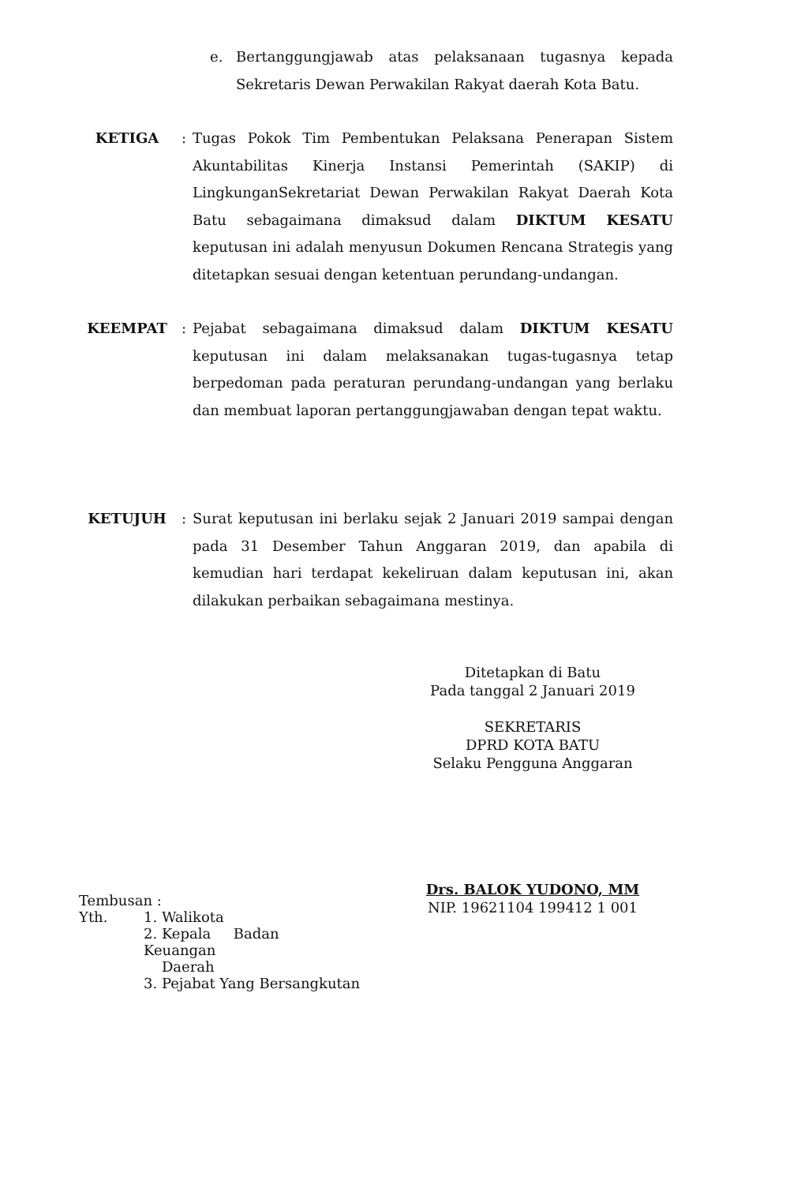e. Bertanggungjawab atas pelaksanaan tugasnya kepada Sekretaris Dewan Perwakilan Rakyat daerah Kota Batu.
KETIGA : Tugas Pokok Tim Pembentukan Pelaksana Penerapan Sistem Akuntabilitas Kinerja Instansi Pemerintah (SAKIP) di LingkunganSekretariat Dewan Perwakilan Rakyat Daerah Kota Batu sebagaimana dimaksud dalam DIKTUM KESATU keputusan ini adalah menyusun Dokumen Rencana Strategis yang ditetapkan sesuai dengan ketentuan perundang-undangan.
KEEMPAT : Pejabat sebagaimana dimaksud dalam DIKTUM KESATU keputusan ini dalam melaksanakan tugas-tugasnya tetap berpedoman pada peraturan perundang-undangan yang berlaku dan membuat laporan pertanggungjawaban dengan tepat waktu.
KETUJUH : Surat keputusan ini berlaku sejak 2 Januari 2019 sampai dengan pada 31 Desember Tahun Anggaran 2019, dan apabila di kemudian hari terdapat kekeliruan dalam keputusan ini, akan dilakukan perbaikan sebagaimana mestinya.
Ditetapkan di Batu
Pada tanggal 2 Januari 2019
SEKRETARIS
DPRD KOTA BATU
Selaku Pengguna Anggaran
Drs. BALOK YUDONO, MM
NIP. 19621104 199412 1 001
Tembusan :
Yth. 1. Walikota
2. Kepala Badan Keuangan
Daerah
3. Pejabat Yang Bersangkutan